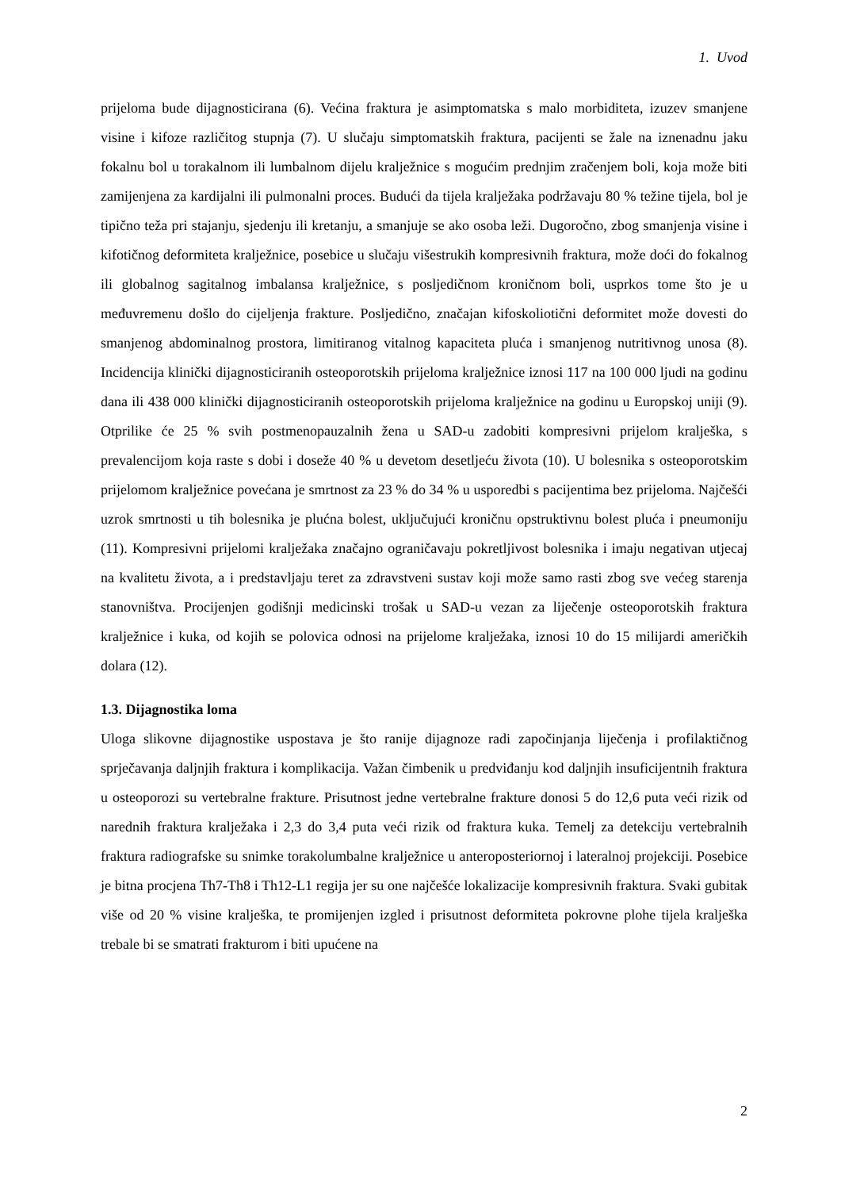1. Uvod
prijeloma bude dijagnosticirana (6). Većina fraktura je asimptomatska s malo morbiditeta, izuzev smanjene visine i kifoze različitog stupnja (7). U slučaju simptomatskih fraktura, pacijenti se žale na iznenadnu jaku fokalnu bol u torakalnom ili lumbalnom dijelu kralježnice s mogućim prednjim zračenjem boli, koja može biti zamijenjena za kardijalni ili pulmonalni proces. Budući da tijela kralježaka podržavaju 80 % težine tijela, bol je tipično teža pri stajanju, sjedenju ili kretanju, a smanjuje se ako osoba leži. Dugoročno, zbog smanjenja visine i kifotičnog deformiteta kralježnice, posebice u slučaju višestrukih kompresivnih fraktura, može doći do fokalnog ili globalnog sagitalnog imbalansa kralježnice, s posljedičnom kroničnom boli, usprkos tome što je u međuvremenu došlo do cijeljenja frakture. Posljedično, značajan kifoskoliotični deformitet može dovesti do smanjenog abdominalnog prostora, limitiranog vitalnog kapaciteta pluća i smanjenog nutritivnog unosa (8). Incidencija klinički dijagnosticiranih osteoporotskih prijeloma kralježnice iznosi 117 na 100 000 ljudi na godinu dana ili 438 000 klinički dijagnosticiranih osteoporotskih prijeloma kralježnice na godinu u Europskoj uniji (9). Otprilike će 25 % svih postmenopauzalnih žena u SAD-u zadobiti kompresivni prijelom kralješka, s prevalencijom koja raste s dobi i doseže 40 % u devetom desetljeću života (10). U bolesnika s osteoporotskim prijelomom kralježnice povećana je smrtnost za 23 % do 34 % u usporedbi s pacijentima bez prijeloma. Najčešći uzrok smrtnosti u tih bolesnika je plućna bolest, uključujući kroničnu opstruktivnu bolest pluća i pneumoniju (11). Kompresivni prijelomi kralježaka značajno ograničavaju pokretljivost bolesnika i imaju negativan utjecaj na kvalitetu života, a i predstavljaju teret za zdravstveni sustav koji može samo rasti zbog sve većeg starenja stanovništva. Procijenjen godišnji medicinski trošak u SAD-u vezan za liječenje osteoporotskih fraktura kralježnice i kuka, od kojih se polovica odnosi na prijelome kralježaka, iznosi 10 do 15 milijardi američkih dolara (12).
1.3. Dijagnostika loma
Uloga slikovne dijagnostike uspostava je što ranije dijagnoze radi započinjanja liječenja i profilaktičnog sprječavanja daljnjih fraktura i komplikacija. Važan čimbenik u predviđanju kod daljnjih insuficijentnih fraktura u osteoporozi su vertebralne frakture. Prisutnost jedne vertebralne frakture donosi 5 do 12,6 puta veći rizik od narednih fraktura kralježaka i 2,3 do 3,4 puta veći rizik od fraktura kuka. Temelj za detekciju vertebralnih fraktura radiografske su snimke torakolumbalne kralježnice u anteroposteriornoj i lateralnoj projekciji. Posebice je bitna procjena Th7-Th8 i Th12-L1 regija jer su one najčešće lokalizacije kompresivnih fraktura. Svaki gubitak više od 20 % visine kralješka, te promijenjen izgled i prisutnost deformiteta pokrovne plohe tijela kralješka trebale bi se smatrati frakturom i biti upućene na
2